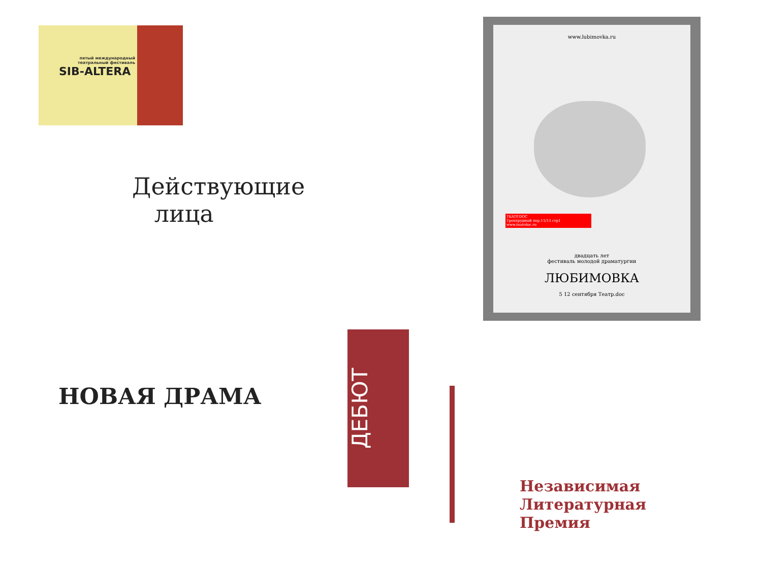пятый международный театральный фестиваль
SIB-ALTERA
www.lubimovka.ru
TEATP.DOC
Трехпрудный пер.11/13 стр1
www.teatrdoc.ru
двадцать лет
фестиваль молодой драматургии
ЛЮБИМОВКА
5 12 сентября Театр.doc
Действующие
лица
НОВАЯ ДРАМА
ДЕБЮТ
Независимая
Литературная
Премия